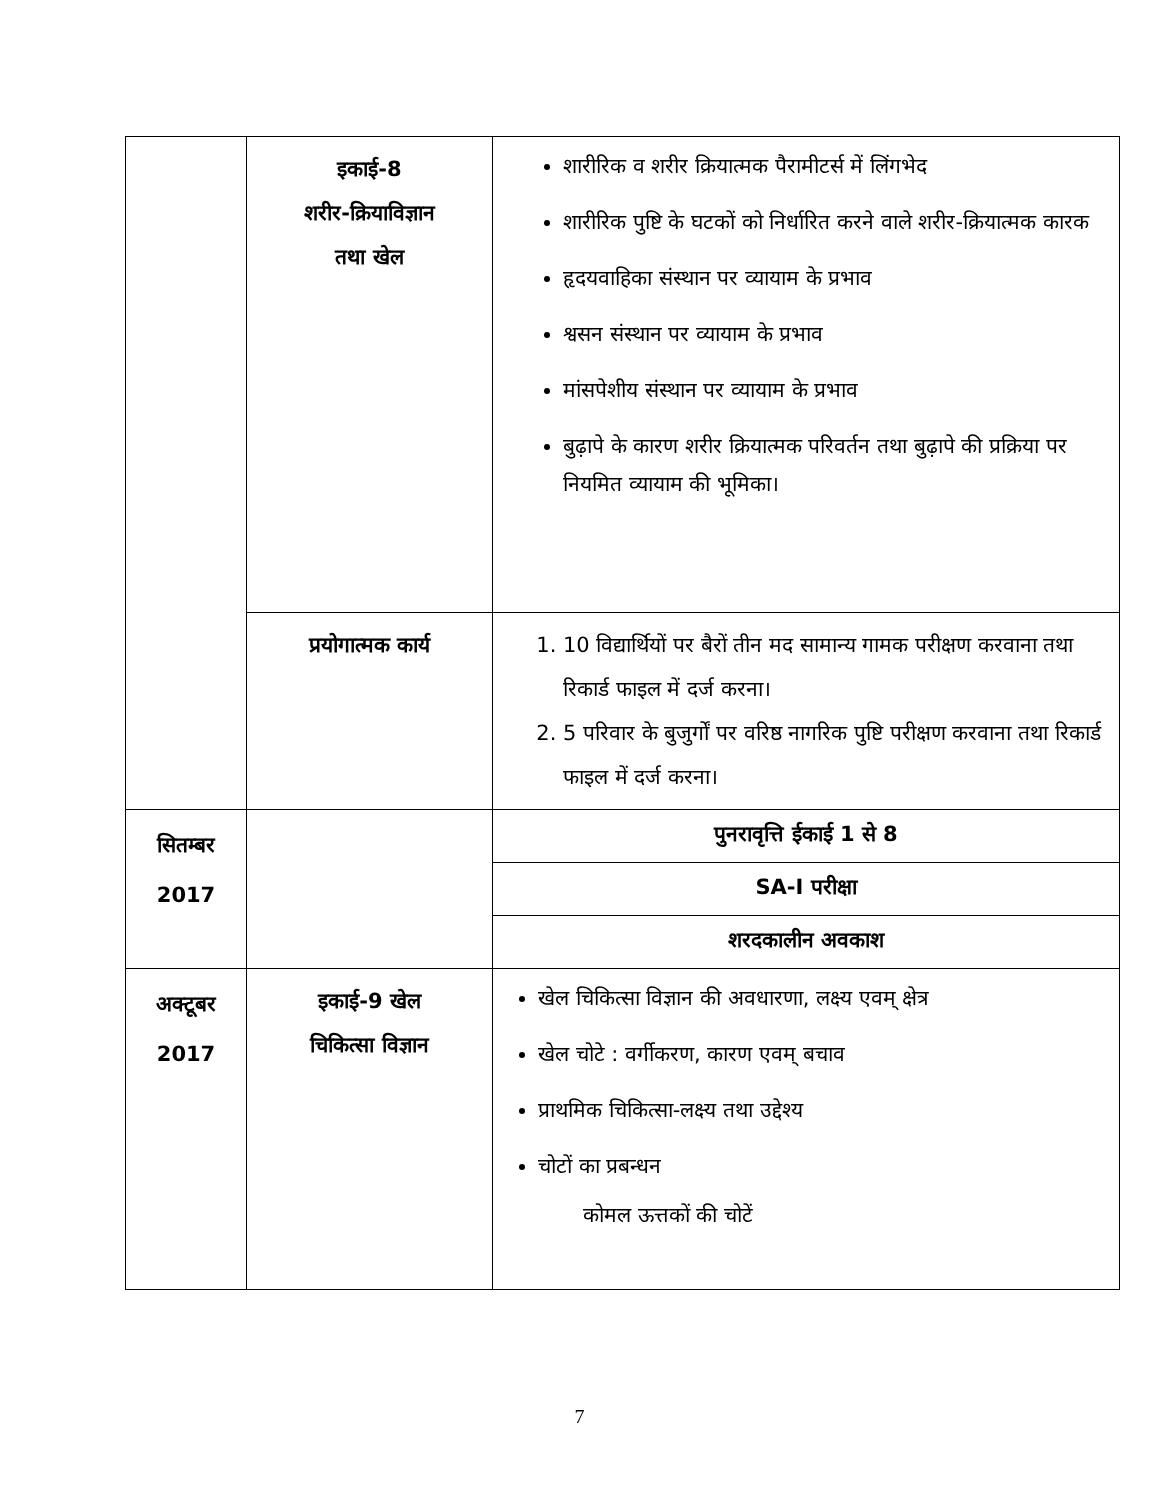| | इकाई-8 शरीर-क्रियाविज्ञान तथा खेल | शारीरिक व शरीर क्रियात्मक पैरामीटर्स में लिंगभेद शारीरिक पुष्टि के घटकों को निर्धारित करने वाले शरीर-क्रियात्मक कारक हृदयवाहिका संस्थान पर व्यायाम के प्रभाव श्वसन संस्थान पर व्यायाम के प्रभाव मांसपेशीय संस्थान पर व्यायाम के प्रभाव बुढ़ापे के कारण शरीर क्रियात्मक परिवर्तन तथा बुढ़ापे की प्रक्रिया पर नियमित व्यायाम की भूमिका। |
| | प्रयोगात्मक कार्य | 1. 10 विद्यार्थियों पर बैरों तीन मद सामान्य गामक परीक्षण करवाना तथा रिकार्ड फाइल में दर्ज करना। 2. 5 परिवार के बुजुर्गों पर वरिष्ठ नागरिक पुष्टि परीक्षण करवाना तथा रिकार्ड फाइल में दर्ज करना। |
| सितम्बर 2017 | | पुनरावृत्ति ईकाई 1 से 8 |
| | | SA-I परीक्षा |
| | | शरदकालीन अवकाश |
| अक्टूबर 2017 | इकाई-9 खेल चिकित्सा विज्ञान | खेल चिकित्सा विज्ञान की अवधारणा, लक्ष्य एवम् क्षेत्र खेल चोटे : वर्गीकरण, कारण एवम् बचाव प्राथमिक चिकित्सा-लक्ष्य तथा उद्देश्य चोटों का प्रबन्धन कोमल ऊत्तकों की चोटें |
7